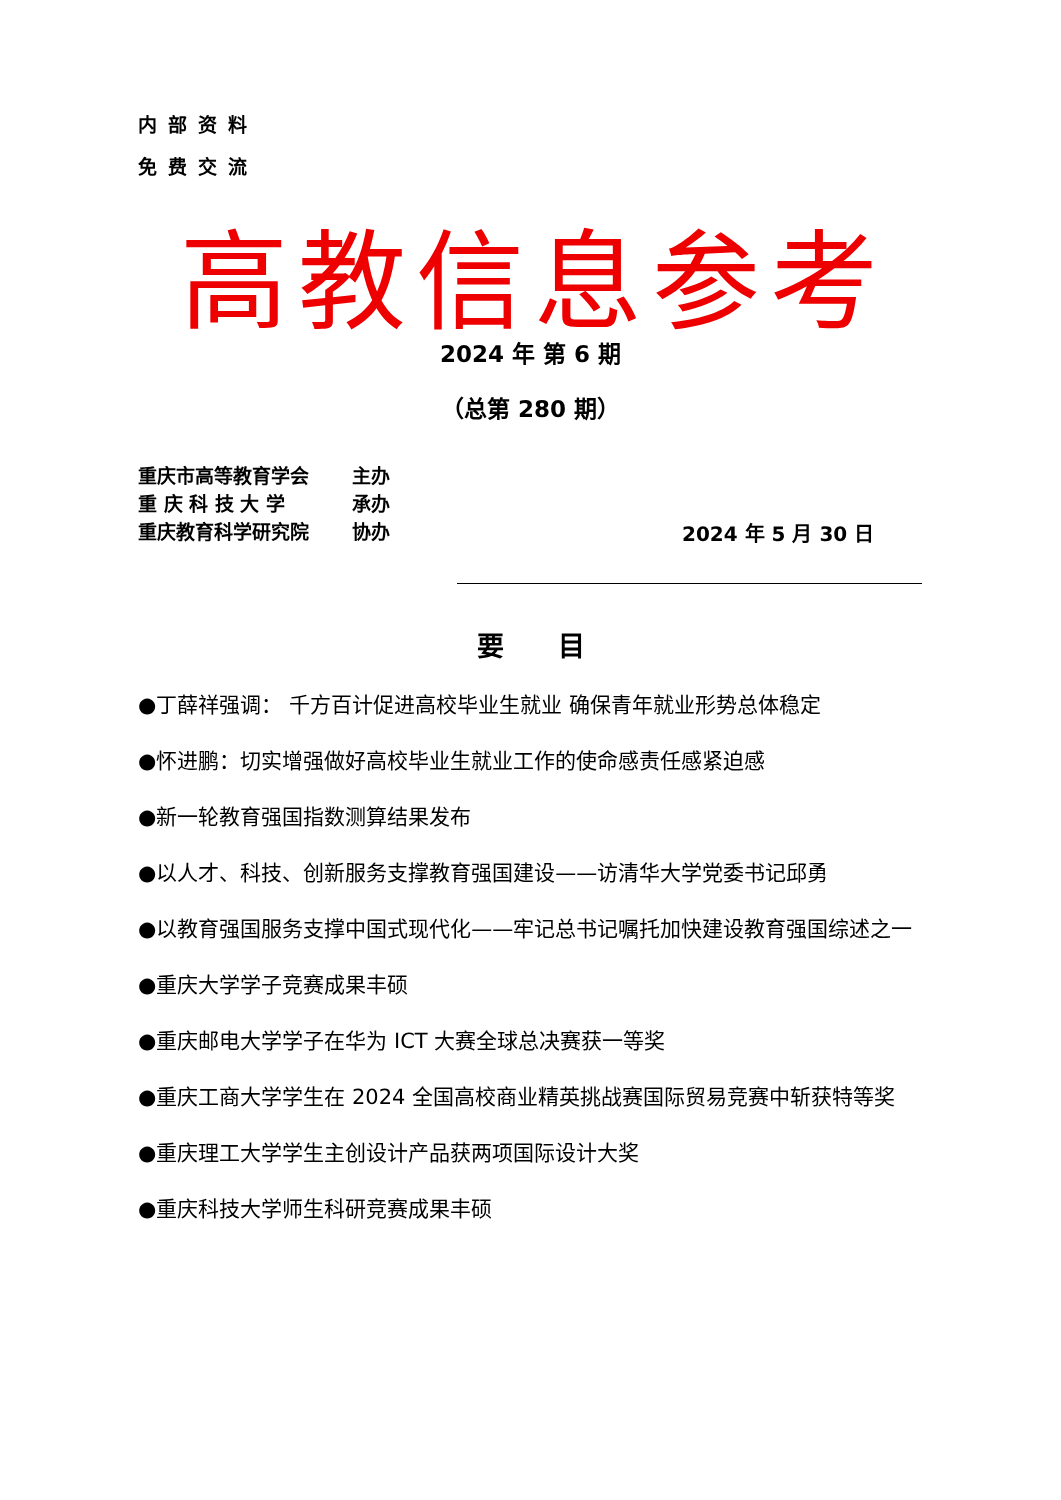内部资料
免费交流
高教信息参考
2024 年 第 6 期
（总第 280 期）
重庆市高等教育学会 主办
重 庆 科 技 大 学 承办
重庆教育科学研究院 协办
2024 年 5 月 30 日
要　　目
●丁薛祥强调： 千方百计促进高校毕业生就业 确保青年就业形势总体稳定
●怀进鹏：切实增强做好高校毕业生就业工作的使命感责任感紧迫感
●新一轮教育强国指数测算结果发布
●以人才、科技、创新服务支撑教育强国建设——访清华大学党委书记邱勇
●以教育强国服务支撑中国式现代化——牢记总书记嘱托加快建设教育强国综述之一
●重庆大学学子竞赛成果丰硕
●重庆邮电大学学子在华为 ICT 大赛全球总决赛获一等奖
●重庆工商大学学生在 2024 全国高校商业精英挑战赛国际贸易竞赛中斩获特等奖
●重庆理工大学学生主创设计产品获两项国际设计大奖
●重庆科技大学师生科研竞赛成果丰硕